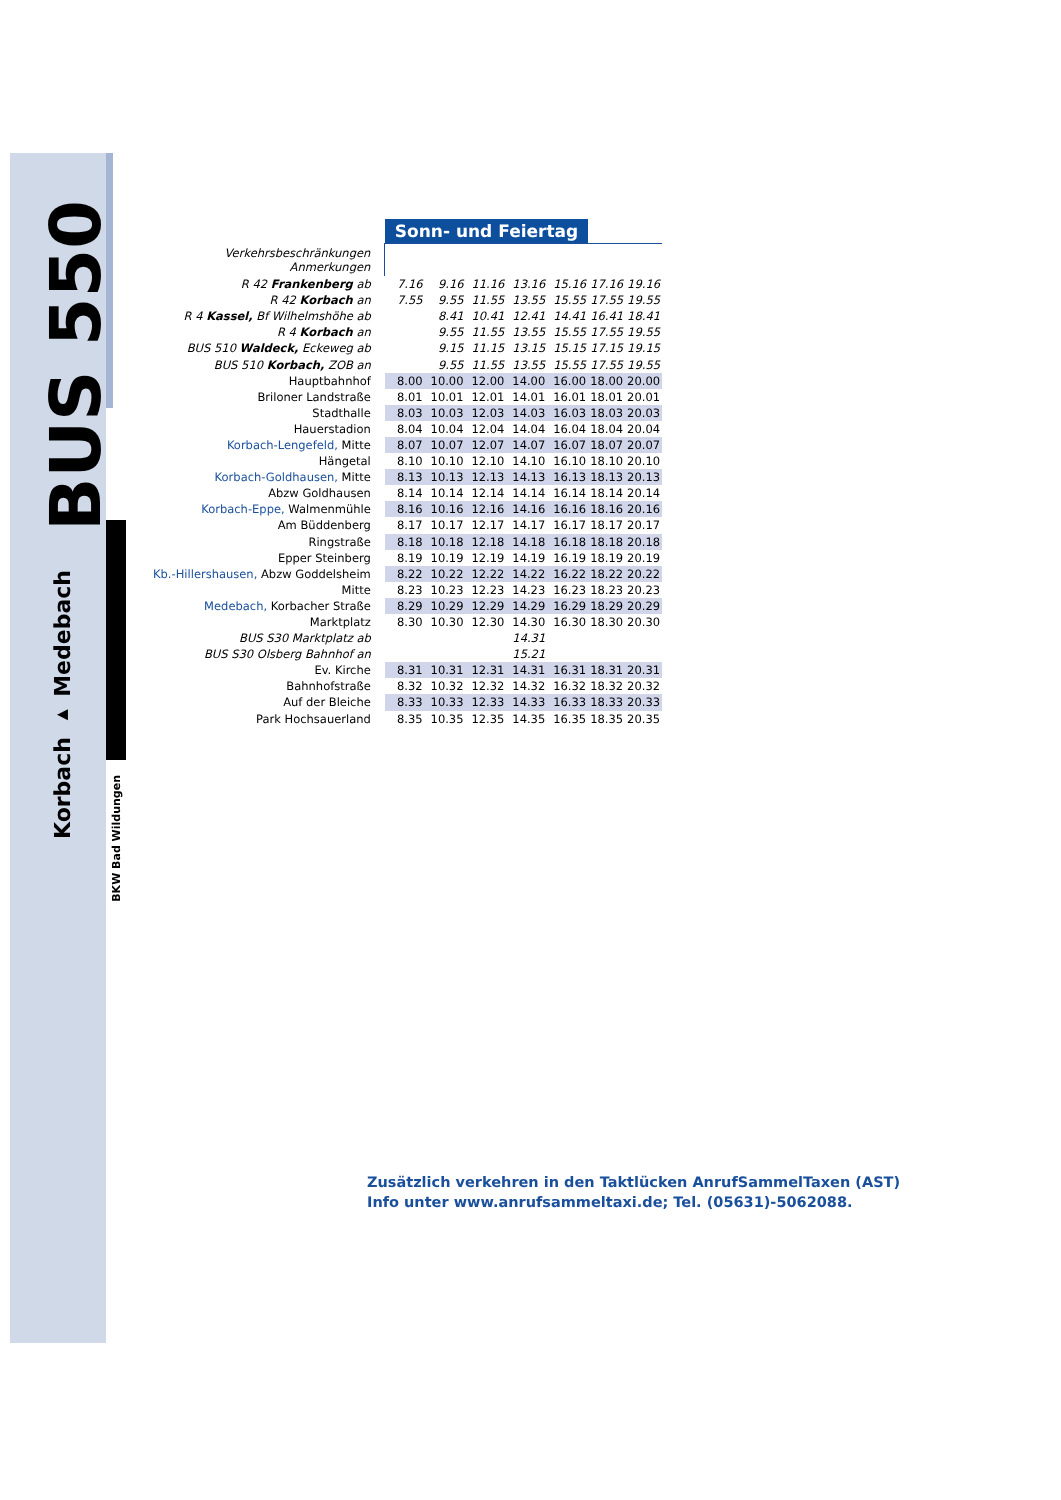BUS 550
Korbach ▸ Medebach
BKW Bad Wildungen
| | Sonn- und Feiertag | | | | | | |
| Verkehrsbeschränkungen Anmerkungen | | | | | | | |
| R 42 Frankenberg ab | 7.16 | 9.16 | 11.16 | 13.16 | 15.16 | 17.16 | 19.16 |
| R 42 Korbach an | 7.55 | 9.55 | 11.55 | 13.55 | 15.55 | 17.55 | 19.55 |
| R 4 Kassel, Bf Wilhelmshöhe ab | | 8.41 | 10.41 | 12.41 | 14.41 | 16.41 | 18.41 |
| R 4 Korbach an | | 9.55 | 11.55 | 13.55 | 15.55 | 17.55 | 19.55 |
| BUS 510 Waldeck, Eckeweg ab | | 9.15 | 11.15 | 13.15 | 15.15 | 17.15 | 19.15 |
| BUS 510 Korbach, ZOB an | | 9.55 | 11.55 | 13.55 | 15.55 | 17.55 | 19.55 |
| Hauptbahnhof | 8.00 | 10.00 | 12.00 | 14.00 | 16.00 | 18.00 | 20.00 |
| Briloner Landstraße | 8.01 | 10.01 | 12.01 | 14.01 | 16.01 | 18.01 | 20.01 |
| Stadthalle | 8.03 | 10.03 | 12.03 | 14.03 | 16.03 | 18.03 | 20.03 |
| Hauerstadion | 8.04 | 10.04 | 12.04 | 14.04 | 16.04 | 18.04 | 20.04 |
| Korbach-Lengefeld, Mitte | 8.07 | 10.07 | 12.07 | 14.07 | 16.07 | 18.07 | 20.07 |
| Hängetal | 8.10 | 10.10 | 12.10 | 14.10 | 16.10 | 18.10 | 20.10 |
| Korbach-Goldhausen, Mitte | 8.13 | 10.13 | 12.13 | 14.13 | 16.13 | 18.13 | 20.13 |
| Abzw Goldhausen | 8.14 | 10.14 | 12.14 | 14.14 | 16.14 | 18.14 | 20.14 |
| Korbach-Eppe, Walmenmühle | 8.16 | 10.16 | 12.16 | 14.16 | 16.16 | 18.16 | 20.16 |
| Am Büddenberg | 8.17 | 10.17 | 12.17 | 14.17 | 16.17 | 18.17 | 20.17 |
| Ringstraße | 8.18 | 10.18 | 12.18 | 14.18 | 16.18 | 18.18 | 20.18 |
| Epper Steinberg | 8.19 | 10.19 | 12.19 | 14.19 | 16.19 | 18.19 | 20.19 |
| Kb.-Hillershausen, Abzw Goddelsheim | 8.22 | 10.22 | 12.22 | 14.22 | 16.22 | 18.22 | 20.22 |
| Mitte | 8.23 | 10.23 | 12.23 | 14.23 | 16.23 | 18.23 | 20.23 |
| Medebach, Korbacher Straße | 8.29 | 10.29 | 12.29 | 14.29 | 16.29 | 18.29 | 20.29 |
| Marktplatz | 8.30 | 10.30 | 12.30 | 14.30 | 16.30 | 18.30 | 20.30 |
| BUS S30 Marktplatz ab | | | | 14.31 | | | |
| BUS S30 Olsberg Bahnhof an | | | | 15.21 | | | |
| Ev. Kirche | 8.31 | 10.31 | 12.31 | 14.31 | 16.31 | 18.31 | 20.31 |
| Bahnhofstraße | 8.32 | 10.32 | 12.32 | 14.32 | 16.32 | 18.32 | 20.32 |
| Auf der Bleiche | 8.33 | 10.33 | 12.33 | 14.33 | 16.33 | 18.33 | 20.33 |
| Park Hochsauerland | 8.35 | 10.35 | 12.35 | 14.35 | 16.35 | 18.35 | 20.35 |
Zusätzlich verkehren in den Taktlücken AnrufSammelTaxen (AST)
Info unter www.anrufsammeltaxi.de; Tel. (05631)-5062088.